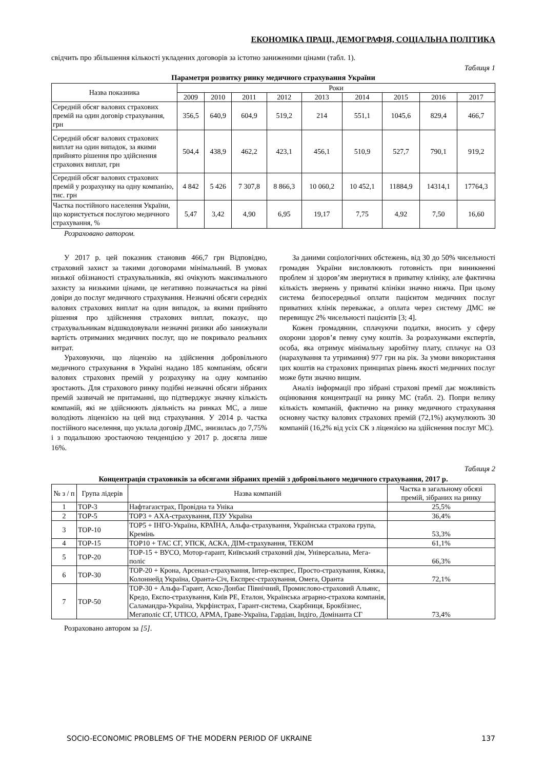ЕКОНОМІКА ПРАЦІ, ДЕМОГРАФІЯ, СОЦІАЛЬНА ПОЛІТИКА
свідчить про збільшення кількості укладених договорів за істотно заниженими цінами (табл. 1).
Таблиця 1
Параметри розвитку ринку медичного страхування України
| Назва показника | Роки | | | | | | | | |
| --- | --- | --- | --- | --- | --- | --- | --- | --- | --- |
| | 2009 | 2010 | 2011 | 2012 | 2013 | 2014 | 2015 | 2016 | 2017 |
| Середній обсяг валових страхових премій на один договір страхування, грн | 356,5 | 640,9 | 604,9 | 519,2 | 214 | 551,1 | 1045,6 | 829,4 | 466,7 |
| Середній обсяг валових страхових виплат на один випадок, за якими прийнято рішення про здійснення страхових виплат, грн | 504,4 | 438,9 | 462,2 | 423,1 | 456,1 | 510,9 | 527,7 | 790,1 | 919,2 |
| Середній обсяг валових страхових премій у розрахунку на одну компанію, тис. грн | 4 842 | 5 426 | 7 307,8 | 8 866,3 | 10 060,2 | 10 452,1 | 11884,9 | 14314,1 | 17764,3 |
| Частка постійного населення України, що користується послугою медичного страхування, % | 5,47 | 3,42 | 4,90 | 6,95 | 19,17 | 7,75 | 4,92 | 7,50 | 16,60 |
Розраховано автором.
У 2017 р. цей показник становив 466,7 грн Відповідно, страховий захист за такими договорами мінімальний. В умовах низької обізнаності страхувальників, які очікують максимального захисту за низькими цінами, це негативно позначається на рівні довіри до послуг медичного страхування. Незначні обсяги середніх валових страхових виплат на один випадок, за якими прийнято рішення про здійснення страхових виплат, показує, що страхувальникам відшкодовували незначні ризики або занижували вартість отриманих медичних послуг, що не покривало реальних витрат.
Ураховуючи, що ліцензію на здійснення добровільного медичного страхування в Україні надано 185 компаніям, обсяги валових страхових премій у розрахунку на одну компанію зростають. Для страхового ринку подібні незначні обсяги зібраних премій зазвичай не притаманні, що підтверджує значну кількість компаній, які не здійснюють діяльність на ринках МС, а лише володіють ліцензією на цей вид страхування. У 2014 р. частка постійного населення, що уклала договір ДМС, знизилась до 7,75% і з подальшою зростаючою тенденцією у 2017 р. досягла лише 16%.
За даними соціологічних обстежень, від 30 до 50% чисельності громадян України висловлюють готовність при виникненні проблем зі здоров’ям звернутися в приватну клініку, але фактична кількість звернень у приватні клініки значно нижча. При цьому система безпосередньої оплати пацієнтом медичних послуг приватних клінік переважає, а оплата через систему ДМС не перевищує 2% чисельності пацієнтів [3; 4].
Кожен громадянин, сплачуючи податки, вносить у сферу охорони здоров’я певну суму коштів. За розрахунками експертів, особа, яка отримує мінімальну заробітну плату, сплачує на ОЗ (нарахування та утримання) 977 грн на рік. За умови використання цих коштів на страхових принципах рівень якості медичних послуг може бути значно вищим.
Аналіз інформації про зібрані страхові премії дає можливість оцінювання концентрації на ринку МС (табл. 2). Попри велику кількість компаній, фактично на ринку медичного страхування основну частку валових страхових премій (72,1%) акумулюють 30 компаній (16,2% від усіх СК з ліцензією на здійснення послуг МС).
Таблиця 2
Концентрація страховиків за обсягами зібраних премій з добровільного медичного страхування, 2017 р.
| № з / п | Група лідерів | Назва компаній | Частка в загальному обсязі премій, зібраних на ринку |
| --- | --- | --- | --- |
| 1 | TOP-3 | Нафтагазстрах, Провідна та Уніка | 25,5% |
| 2 | TOP-5 | TOP3 + АХА-страхування, ПЗУ Україна | 36,4% |
| 3 | TOP-10 | TOP5 + ІНГО-Україна, КРАЇНА, Альфа-страхування, Українська страхова група, Кремінь | 53,3% |
| 4 | TOP-15 | TOP10 + ТАС СГ, УПСК, АСКА, ДІМ-страхування, ТЕКОМ | 61,1% |
| 5 | TOP-20 | TOP-15 + ВУСО, Мотор-гарант, Київський страховий дім, Універсальна, Мега-поліс | 66,3% |
| 6 | TOP-30 | TOP-20 + Крона, Арсенал-страхування, Інтер-експрес, Просто-страхування, Княжа, Колоннейд Україна, Оранта-Січ, Експрес-страхування, Омега, Оранта | 72,1% |
| 7 | TOP-50 | TOP-30 + Альфа-Гарант, Аско-Донбас Північний, Промислово-страховий Альянс, Кредо, Експо-страхування, Київ РЕ, Еталон, Українська аграрно-страхова компанія, Саламандра-Україна, Укрфінстрах, Гарант-система, Скарбниця, Брокбізнес, Мегаполіс СГ, UTICO, АРМА, Граве-Україна, Гардіан, Індіго, Домінанта СГ | 73,4% |
Розраховано автором за [5].
SOCIO-ECONOMIC PROBLEMS OF THE MODERN PERIOD OF UKRAINE 137